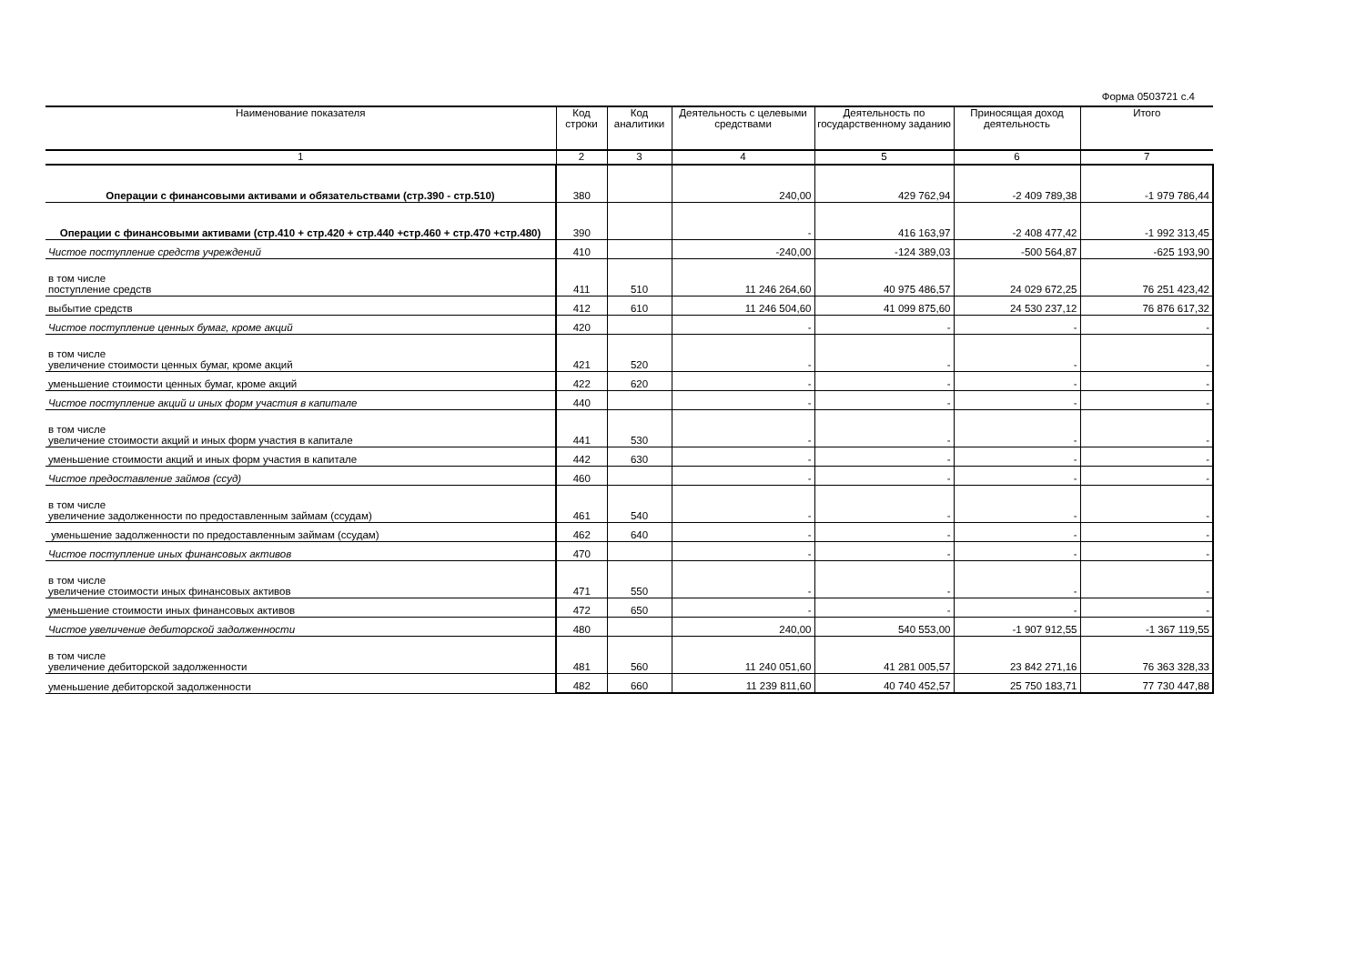Форма 0503721 с.4
| Наименование показателя | Код строки | Код аналитики | Деятельность с целевыми средствами | Деятельность по государственному заданию | Приносящая доход деятельность | Итого |
| --- | --- | --- | --- | --- | --- | --- |
| 1 | 2 | 3 | 4 | 5 | 6 | 7 |
| Операции с финансовыми активами и обязательствами (стр.390 - стр.510) | 380 | | 240,00 | 429 762,94 | -2 409 789,38 | -1 979 786,44 |
| Операции с финансовыми активами (стр.410 + стр.420 + стр.440 +стр.460 + стр.470 +стр.480) | 390 | | - | 416 163,97 | -2 408 477,42 | -1 992 313,45 |
| Чистое поступление средств учреждений | 410 | | -240,00 | -124 389,03 | -500 564,87 | -625 193,90 |
| в том числе поступление средств | 411 | 510 | 11 246 264,60 | 40 975 486,57 | 24 029 672,25 | 76 251 423,42 |
| выбытие средств | 412 | 610 | 11 246 504,60 | 41 099 875,60 | 24 530 237,12 | 76 876 617,32 |
| Чистое поступление ценных бумаг, кроме акций | 420 | | - | - | - | - |
| в том числе увеличение стоимости ценных бумаг, кроме акций | 421 | 520 | - | - | - | - |
| уменьшение стоимости ценных бумаг, кроме акций | 422 | 620 | - | - | - | - |
| Чистое поступление акций и иных форм участия в капитале | 440 | | - | - | - | - |
| в том числе увеличение стоимости акций и иных форм участия в капитале | 441 | 530 | - | - | - | - |
| уменьшение стоимости акций и иных форм участия в капитале | 442 | 630 | - | - | - | - |
| Чистое предоставление займов (ссуд) | 460 | | - | - | - | - |
| в том числе увеличение задолженности по предоставленным займам (ссудам) | 461 | 540 | - | - | - | - |
| уменьшение задолженности по предоставленным займам (ссудам) | 462 | 640 | - | - | - | - |
| Чистое поступление иных финансовых активов | 470 | | - | - | - | - |
| в том числе увеличение стоимости иных финансовых активов | 471 | 550 | - | - | - | - |
| уменьшение стоимости иных финансовых активов | 472 | 650 | - | - | - | - |
| Чистое увеличение дебиторской задолженности | 480 | | 240,00 | 540 553,00 | -1 907 912,55 | -1 367 119,55 |
| в том числе увеличение дебиторской задолженности | 481 | 560 | 11 240 051,60 | 41 281 005,57 | 23 842 271,16 | 76 363 328,33 |
| уменьшение дебиторской задолженности | 482 | 660 | 11 239 811,60 | 40 740 452,57 | 25 750 183,71 | 77 730 447,88 |